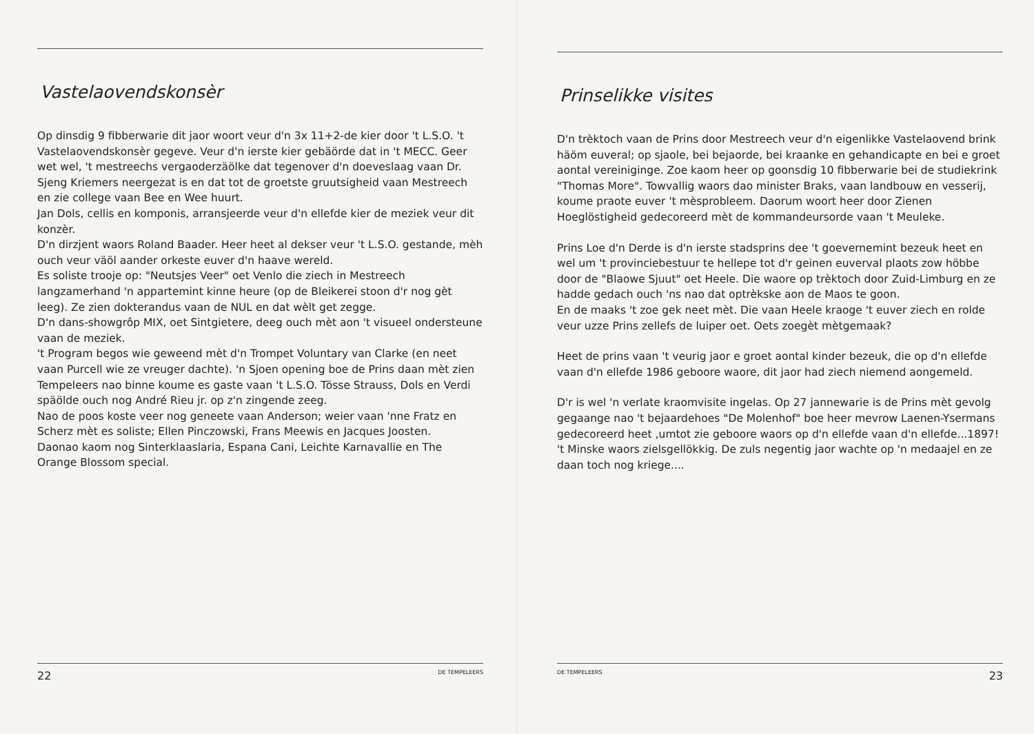Vastelaovendskonsèr
Op dinsdig 9 fibberwarie dit jaor woort veur d'n 3x 11+2-de kier door 't L.S.O. 't Vastelaovendskonsèr gegeve. Veur d'n ierste kier gebäörde dat in 't MECC. Geer wet wel, 't mestreechs vergaoderzäölke dat tegenover d'n doeveslaag vaan Dr. Sjeng Kriemers neergezat is en dat tot de groetste gruutsigheid vaan Mestreech en zie college vaan Bee en Wee huurt.
Jan Dols, cellis en komponis, arransjeerde veur d'n ellefde kier de meziek veur dit konzèr.
D'n dirzjent waors Roland Baader. Heer heet al dekser veur 't L.S.O. gestande, mèh ouch veur väöl aander orkeste euver d'n haave wereld.
Es soliste trooje op: "Neutsjes Veer" oet Venlo die ziech in Mestreech langzamerhand 'n appartemint kinne heure (op de Bleikerei stoon d'r nog gèt leeg). Ze zien dokterandus vaan de NUL en dat wèlt get zegge.
D'n dans-showgrôp MIX, oet Sintgietere, deeg ouch mèt aon 't visueel ondersteune vaan de meziek.
't Program begos wie geweend mèt d'n Trompet Voluntary van Clarke (en neet vaan Purcell wie ze vreuger dachte). 'n Sjoen opening boe de Prins daan mèt zien Tempeleers nao binne koume es gaste vaan 't L.S.O. Tösse Strauss, Dols en Verdi späölde ouch nog André Rieu jr. op z'n zingende zeeg.
Nao de poos koste veer nog geneete vaan Anderson; weier vaan 'nne Fratz en Scherz mèt es soliste; Ellen Pinczowski, Frans Meewis en Jacques Joosten.
Daonao kaom nog Sinterklaaslaria, Espana Cani, Leichte Karnavallie en The Orange Blossom special.
22 DE TEMPELEERS
Prinselikke visites
D'n trèktoch vaan de Prins door Mestreech veur d'n eigenlikke Vastelaovend brink häöm euveral; op sjaole, bei bejaorde, bei kraanke en gehandicapte en bei e groet aontal vereiniginge. Zoe kaom heer op goonsdig 10 fibberwarie bei de studiekrink "Thomas More". Towvallig waors dao minister Braks, vaan landbouw en vesserij, koume praote euver 't mèsprobleem. Daorum woort heer door Zienen Hoeglöstigheid gedecoreerd mèt de kommandeursorde vaan 't Meuleke.
Prins Loe d'n Derde is d'n ierste stadsprins dee 't goevernemint bezeuk heet en wel um 't provinciebestuur te hellepe tot d'r geinen euverval plaots zow höbbe door de "Blaowe Sjuut" oet Heele. Die waore op trèktoch door Zuid-Limburg en ze hadde gedach ouch 'ns nao dat optrèkske aon de Maos te goon.
En de maaks 't zoe gek neet mèt. Die vaan Heele kraoge 't euver ziech en rolde veur uzze Prins zellefs de luiper oet. Oets zoegèt mètgemaak?
Heet de prins vaan 't veurig jaor e groet aontal kinder bezeuk, die op d'n ellefde vaan d'n ellefde 1986 geboore waore, dit jaor had ziech niemend aongemeld.
D'r is wel 'n verlate kraomvisite ingelas. Op 27 jannewarie is de Prins mèt gevolg gegaange nao 't bejaardehoes "De Molenhof" boe heer mevrow Laenen-Ysermans gedecoreerd heet ,umtot zie geboore waors op d'n ellefde vaan d'n ellefde...1897! 't Minske waors zielsgellökkig. De zuls negentig jaor wachte op 'n medaajel en ze daan toch nog kriege....
DE TEMPELEERS 23